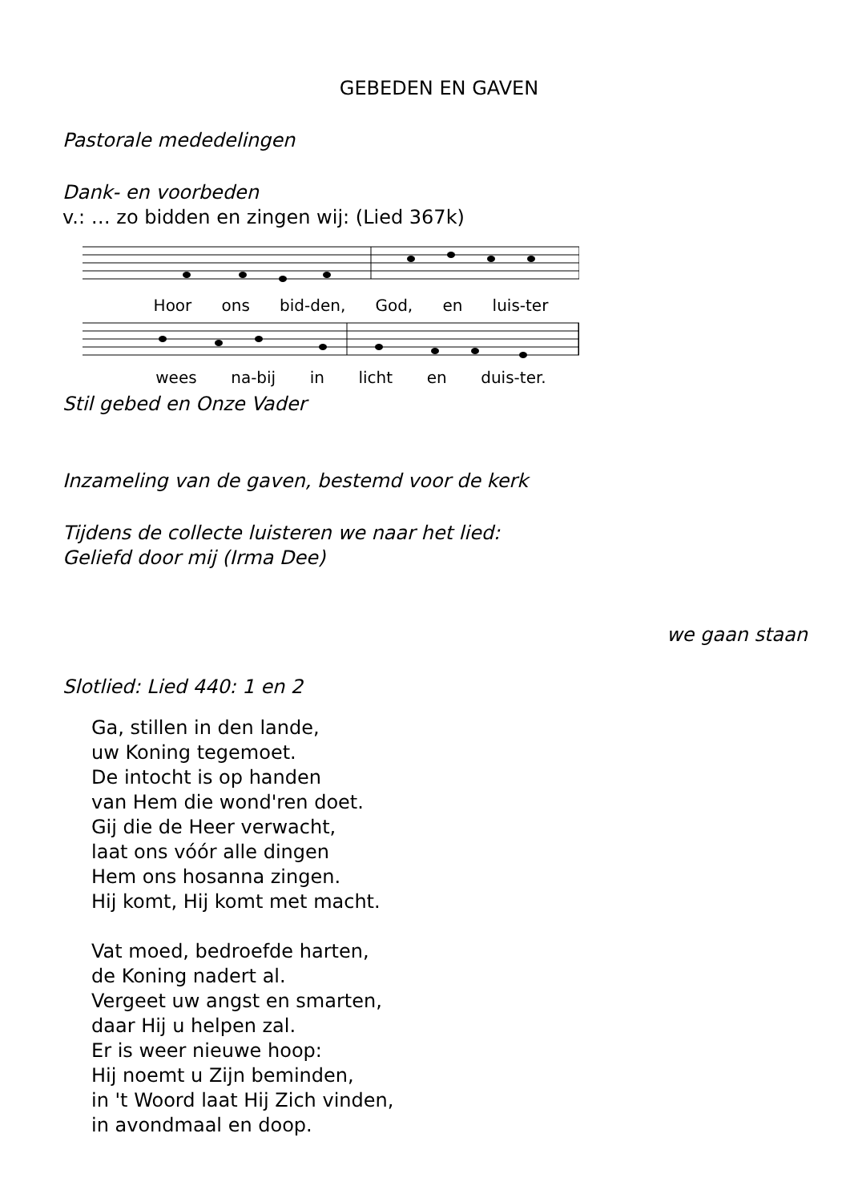GEBEDEN EN GAVEN
Pastorale mededelingen
Dank- en voorbeden
v.: … zo bidden en zingen wij: (Lied 367k)
Hoor ons bid-den, God, en luis-ter
wees na-bij in licht en duis-ter.
Stil gebed en Onze Vader
Inzameling van de gaven, bestemd voor de kerk
Tijdens de collecte luisteren we naar het lied:
Geliefd door mij (Irma Dee)
we gaan staan
Slotlied: Lied 440: 1 en 2
Ga, stillen in den lande,
uw Koning tegemoet.
De intocht is op handen
van Hem die wond'ren doet.
Gij die de Heer verwacht,
laat ons vóór alle dingen
Hem ons hosanna zingen.
Hij komt, Hij komt met macht.
Vat moed, bedroefde harten,
de Koning nadert al.
Vergeet uw angst en smarten,
daar Hij u helpen zal.
Er is weer nieuwe hoop:
Hij noemt u Zijn beminden,
in 't Woord laat Hij Zich vinden,
in avondmaal en doop.